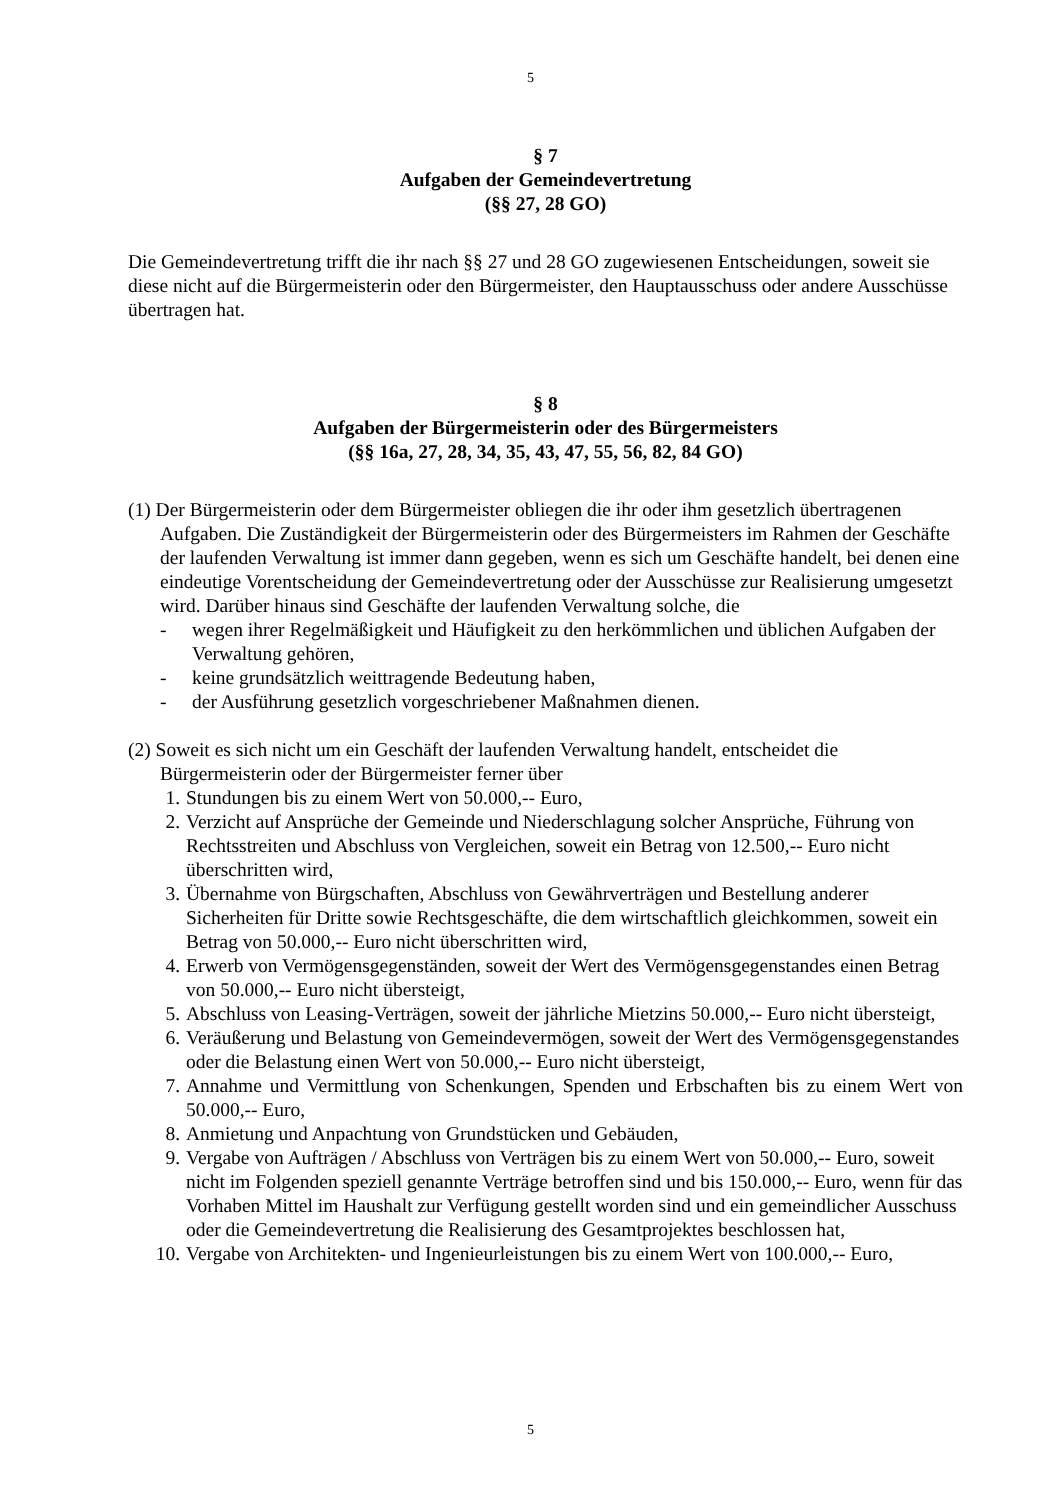5
§ 7
Aufgaben der Gemeindevertretung
(§§ 27, 28 GO)
Die Gemeindevertretung trifft die ihr nach §§ 27 und 28 GO zugewiesenen Entscheidungen, soweit sie diese nicht auf die Bürgermeisterin oder den Bürgermeister, den Hauptausschuss oder andere Ausschüsse übertragen hat.
§ 8
Aufgaben der Bürgermeisterin oder des Bürgermeisters
(§§ 16a, 27, 28, 34, 35, 43, 47, 55, 56, 82, 84 GO)
(1) Der Bürgermeisterin oder dem Bürgermeister obliegen die ihr oder ihm gesetzlich übertragenen Aufgaben. Die Zuständigkeit der Bürgermeisterin oder des Bürgermeisters im Rahmen der Geschäfte der laufenden Verwaltung ist immer dann gegeben, wenn es sich um Geschäfte handelt, bei denen eine eindeutige Vorentscheidung der Gemeindevertretung oder der Ausschüsse zur Realisierung umgesetzt wird. Darüber hinaus sind Geschäfte der laufenden Verwaltung solche, die
- wegen ihrer Regelmäßigkeit und Häufigkeit zu den herkömmlichen und üblichen Aufgaben der Verwaltung gehören,
- keine grundsätzlich weittragende Bedeutung haben,
- der Ausführung gesetzlich vorgeschriebener Maßnahmen dienen.
(2) Soweit es sich nicht um ein Geschäft der laufenden Verwaltung handelt, entscheidet die Bürgermeisterin oder der Bürgermeister ferner über
1. Stundungen bis zu einem Wert von 50.000,-- Euro,
2. Verzicht auf Ansprüche der Gemeinde und Niederschlagung solcher Ansprüche, Führung von Rechtsstreiten und Abschluss von Vergleichen, soweit ein Betrag von 12.500,-- Euro nicht überschritten wird,
3. Übernahme von Bürgschaften, Abschluss von Gewährverträgen und Bestellung anderer Sicherheiten für Dritte sowie Rechtsgeschäfte, die dem wirtschaftlich gleichkommen, soweit ein Betrag von 50.000,-- Euro nicht überschritten wird,
4. Erwerb von Vermögensgegenständen, soweit der Wert des Vermögensgegenstandes einen Betrag von 50.000,-- Euro nicht übersteigt,
5. Abschluss von Leasing-Verträgen, soweit der jährliche Mietzins 50.000,-- Euro nicht übersteigt,
6. Veräußerung und Belastung von Gemeindevermögen, soweit der Wert des Vermögensgegenstandes oder die Belastung einen Wert von 50.000,-- Euro nicht übersteigt,
7. Annahme und Vermittlung von Schenkungen, Spenden und Erbschaften bis zu einem Wert von 50.000,-- Euro,
8. Anmietung und Anpachtung von Grundstücken und Gebäuden,
9. Vergabe von Aufträgen / Abschluss von Verträgen bis zu einem Wert von 50.000,-- Euro, soweit nicht im Folgenden speziell genannte Verträge betroffen sind und bis 150.000,-- Euro, wenn für das Vorhaben Mittel im Haushalt zur Verfügung gestellt worden sind und ein gemeindlicher Ausschuss oder die Gemeindevertretung die Realisierung des Gesamtprojektes beschlossen hat,
10. Vergabe von Architekten- und Ingenieurleistungen bis zu einem Wert von 100.000,-- Euro,
5